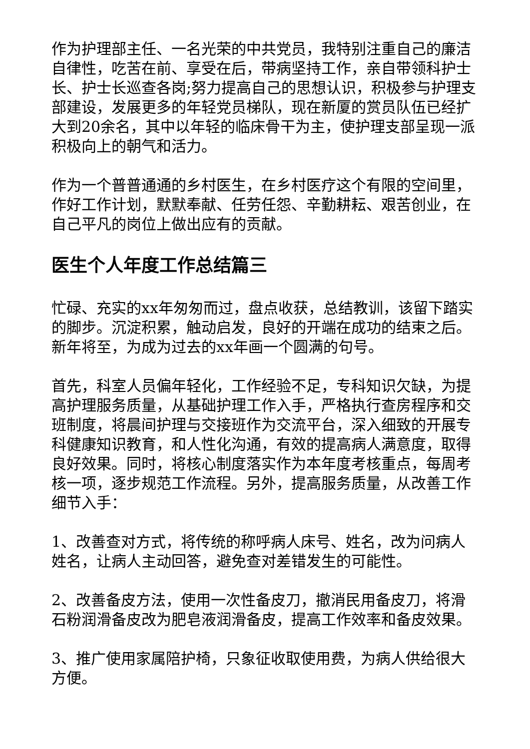作为护理部主任、一名光荣的中共党员，我特别注重自己的廉洁自律性，吃苦在前、享受在后，带病坚持工作，亲自带领科护士长、护士长巡查各岗;努力提高自己的思想认识，积极参与护理支部建设，发展更多的年轻党员梯队，现在新厦的赏员队伍已经扩大到20余名，其中以年轻的临床骨干为主，使护理支部呈现一派积极向上的朝气和活力。
作为一个普普通通的乡村医生，在乡村医疗这个有限的空间里，作好工作计划，默默奉献、任劳任怨、辛勤耕耘、艰苦创业，在自己平凡的岗位上做出应有的贡献。
医生个人年度工作总结篇三
忙碌、充实的xx年匆匆而过，盘点收获，总结教训，该留下踏实的脚步。沉淀积累，触动启发，良好的开端在成功的结束之后。新年将至，为成为过去的xx年画一个圆满的句号。
首先，科室人员偏年轻化，工作经验不足，专科知识欠缺，为提高护理服务质量，从基础护理工作入手，严格执行查房程序和交班制度，将晨间护理与交接班作为交流平台，深入细致的开展专科健康知识教育，和人性化沟通，有效的提高病人满意度，取得良好效果。同时，将核心制度落实作为本年度考核重点，每周考核一项，逐步规范工作流程。另外，提高服务质量，从改善工作细节入手：
1、改善查对方式，将传统的称呼病人床号、姓名，改为问病人姓名，让病人主动回答，避免查对差错发生的可能性。
2、改善备皮方法，使用一次性备皮刀，撤消民用备皮刀，将滑石粉润滑备皮改为肥皂液润滑备皮，提高工作效率和备皮效果。
3、推广使用家属陪护椅，只象征收取使用费，为病人供给很大方便。